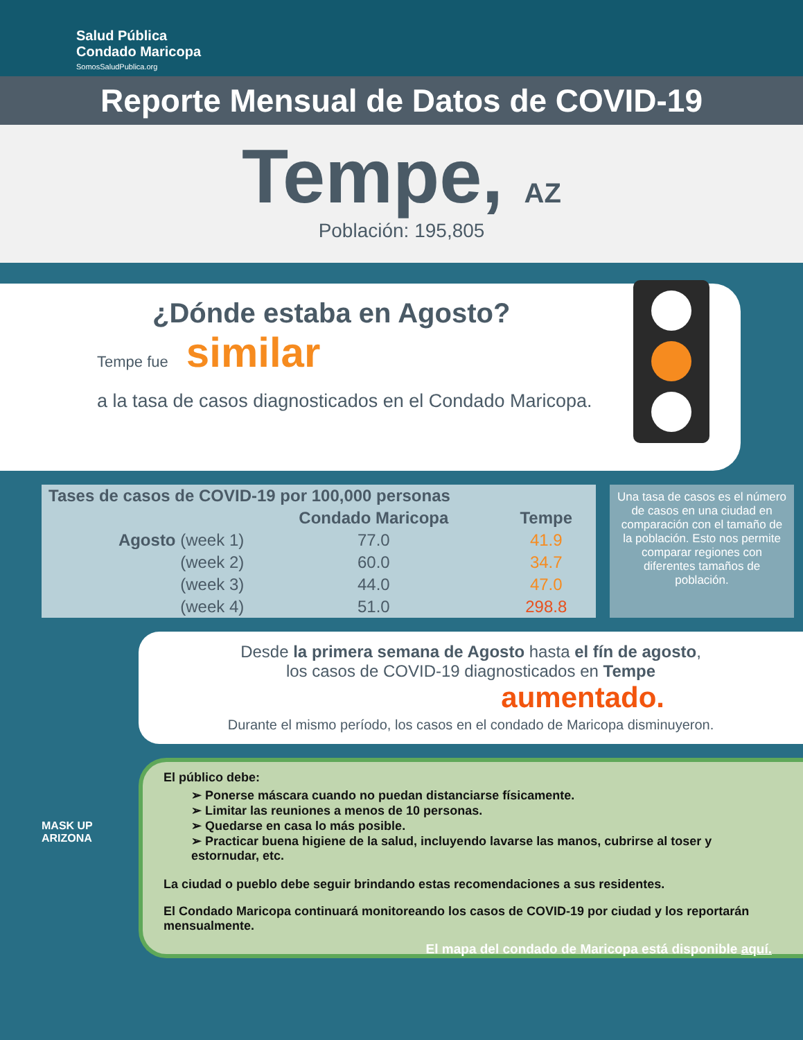Salud Pública
Condado Maricopa
SomosSaludPublica.org
Reporte Mensual de Datos de COVID-19
Tempe, AZ
Población: 195,805
¿Dónde estaba en Agosto?
Tempe fue similar
a la tasa de casos diagnosticados en el Condado Maricopa.
| Tases de casos de COVID-19 por 100,000 personas | | |
| --- | --- | --- |
| | Condado Maricopa | Tempe |
| Agosto (week 1) | 77.0 | 41.9 |
| (week 2) | 60.0 | 34.7 |
| (week 3) | 44.0 | 47.0 |
| (week 4) | 51.0 | 298.8 |
Una tasa de casos es el número de casos en una ciudad en comparación con el tamaño de la población. Esto nos permite comparar regiones con diferentes tamaños de población.
Desde la primera semana de Agosto hasta el fín de agosto,
los casos de COVID-19 diagnosticados en Tempe
aumentado.
Durante el mismo período, los casos en el condado de Maricopa disminuyeron.
El público debe:
➢ Ponerse máscara cuando no puedan distanciarse físicamente.
➢ Limitar las reuniones a menos de 10 personas.
➢ Quedarse en casa lo más posible.
➢ Practicar buena higiene de la salud, incluyendo lavarse las manos, cubrirse al toser y estornudar, etc.
La ciudad o pueblo debe seguir brindando estas recomendaciones a sus residentes.
El Condado Maricopa continuará monitoreando los casos de COVID-19 por ciudad y los reportarán mensualmente.
MASK UP ARIZONA
El mapa del condado de Maricopa está disponible aquí.